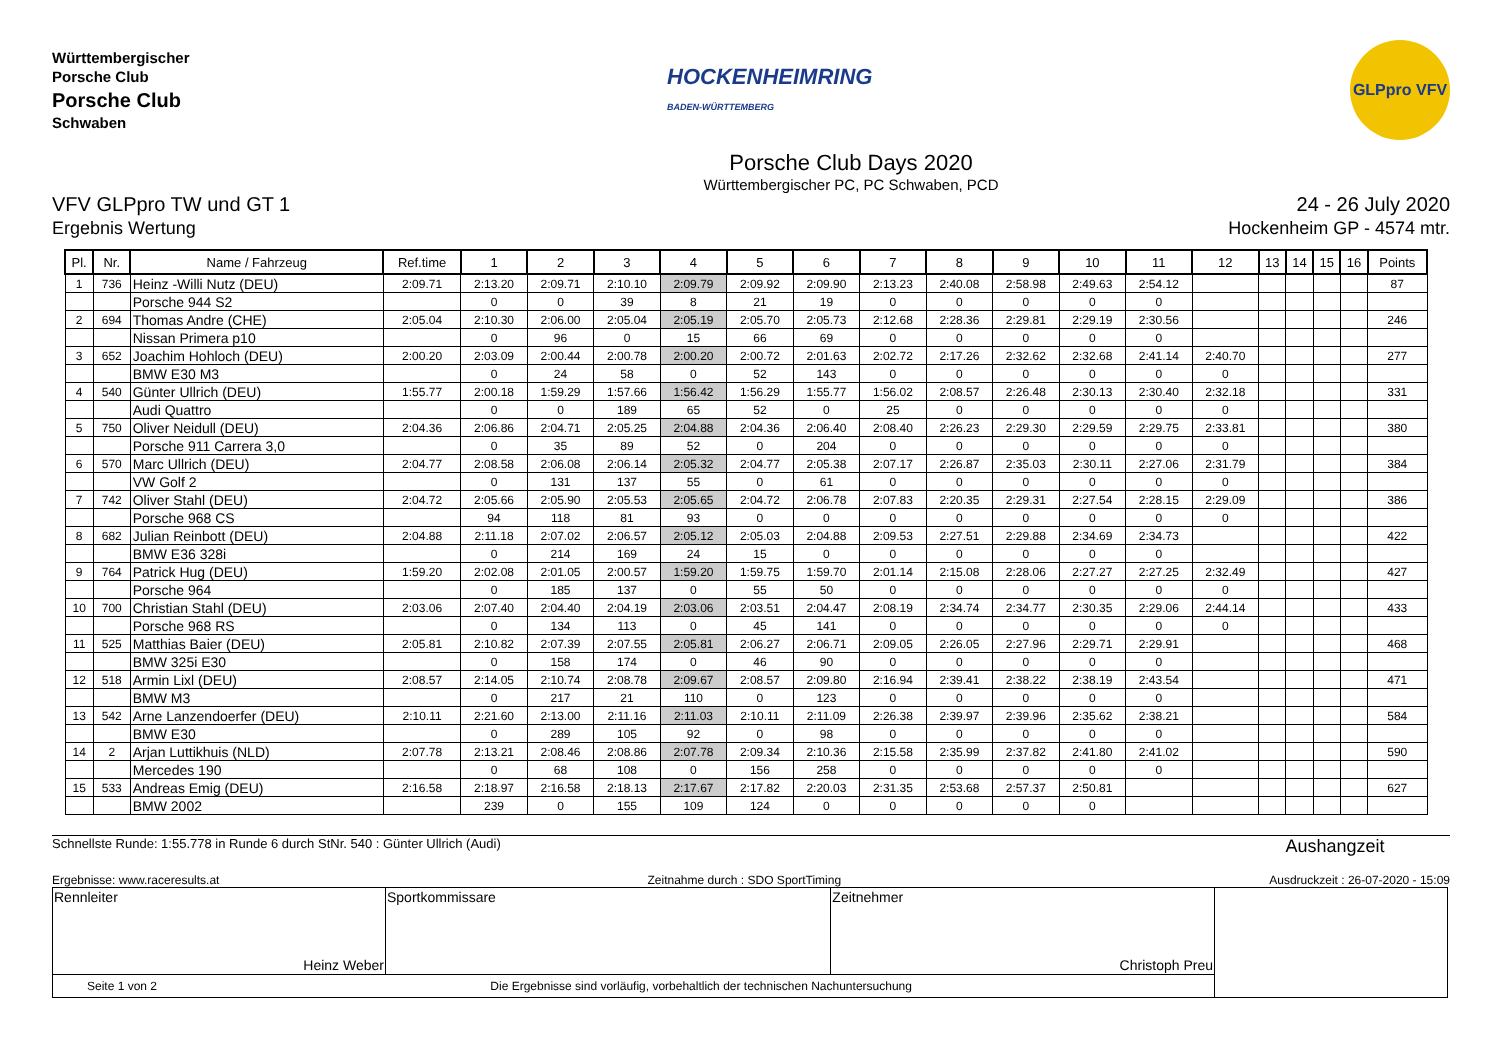Württembergischer
Porsche Club
Porsche Club
Schwaben
HOCKENHEIMRING
BADEN-WÜRTTEMBERG
GLPpro VFV
Porsche Club Days 2020
Württembergischer PC, PC Schwaben, PCD
VFV GLPpro TW und GT 1
Ergebnis Wertung
24 - 26 July 2020
Hockenheim GP - 4574 mtr.
| Pl. | Nr. | Name / Fahrzeug | Ref.time | 1 | 2 | 3 | 4 | 5 | 6 | 7 | 8 | 9 | 10 | 11 | 12 | 13 | 14 | 15 | 16 | Points |
| --- | --- | --- | --- | --- | --- | --- | --- | --- | --- | --- | --- | --- | --- | --- | --- | --- | --- | --- | --- | --- |
| 1 | 736 | Heinz -Willi Nutz (DEU) | 2:09.71 | 2:13.20 | 2:09.71 | 2:10.10 | 2:09.79 | 2:09.92 | 2:09.90 | 2:13.23 | 2:40.08 | 2:58.98 | 2:49.63 | 2:54.12 | | | | | | 87 |
| | | Porsche 944 S2 | | 0 | 0 | 39 | 8 | 21 | 19 | 0 | 0 | 0 | 0 | 0 | | | | | | |
| 2 | 694 | Thomas Andre (CHE) | 2:05.04 | 2:10.30 | 2:06.00 | 2:05.04 | 2:05.19 | 2:05.70 | 2:05.73 | 2:12.68 | 2:28.36 | 2:29.81 | 2:29.19 | 2:30.56 | | | | | | 246 |
| | | Nissan Primera p10 | | 0 | 96 | 0 | 15 | 66 | 69 | 0 | 0 | 0 | 0 | 0 | | | | | | |
| 3 | 652 | Joachim Hohloch (DEU) | 2:00.20 | 2:03.09 | 2:00.44 | 2:00.78 | 2:00.20 | 2:00.72 | 2:01.63 | 2:02.72 | 2:17.26 | 2:32.62 | 2:32.68 | 2:41.14 | 2:40.70 | | | | | 277 |
| | | BMW E30 M3 | | 0 | 24 | 58 | 0 | 52 | 143 | 0 | 0 | 0 | 0 | 0 | 0 | | | | | |
| 4 | 540 | Günter Ullrich (DEU) | 1:55.77 | 2:00.18 | 1:59.29 | 1:57.66 | 1:56.42 | 1:56.29 | 1:55.77 | 1:56.02 | 2:08.57 | 2:26.48 | 2:30.13 | 2:30.40 | 2:32.18 | | | | | 331 |
| | | Audi Quattro | | 0 | 0 | 189 | 65 | 52 | 0 | 25 | 0 | 0 | 0 | 0 | 0 | | | | | |
| 5 | 750 | Oliver Neidull (DEU) | 2:04.36 | 2:06.86 | 2:04.71 | 2:05.25 | 2:04.88 | 2:04.36 | 2:06.40 | 2:08.40 | 2:26.23 | 2:29.30 | 2:29.59 | 2:29.75 | 2:33.81 | | | | | 380 |
| | | Porsche 911 Carrera 3,0 | | 0 | 35 | 89 | 52 | 0 | 204 | 0 | 0 | 0 | 0 | 0 | 0 | | | | | |
| 6 | 570 | Marc Ullrich (DEU) | 2:04.77 | 2:08.58 | 2:06.08 | 2:06.14 | 2:05.32 | 2:04.77 | 2:05.38 | 2:07.17 | 2:26.87 | 2:35.03 | 2:30.11 | 2:27.06 | 2:31.79 | | | | | 384 |
| | | VW Golf 2 | | 0 | 131 | 137 | 55 | 0 | 61 | 0 | 0 | 0 | 0 | 0 | 0 | | | | | |
| 7 | 742 | Oliver Stahl (DEU) | 2:04.72 | 2:05.66 | 2:05.90 | 2:05.53 | 2:05.65 | 2:04.72 | 2:06.78 | 2:07.83 | 2:20.35 | 2:29.31 | 2:27.54 | 2:28.15 | 2:29.09 | | | | | 386 |
| | | Porsche 968 CS | | 94 | 118 | 81 | 93 | 0 | 0 | 0 | 0 | 0 | 0 | 0 | 0 | | | | | |
| 8 | 682 | Julian Reinbott (DEU) | 2:04.88 | 2:11.18 | 2:07.02 | 2:06.57 | 2:05.12 | 2:05.03 | 2:04.88 | 2:09.53 | 2:27.51 | 2:29.88 | 2:34.69 | 2:34.73 | | | | | | 422 |
| | | BMW E36 328i | | 0 | 214 | 169 | 24 | 15 | 0 | 0 | 0 | 0 | 0 | 0 | | | | | | |
| 9 | 764 | Patrick Hug (DEU) | 1:59.20 | 2:02.08 | 2:01.05 | 2:00.57 | 1:59.20 | 1:59.75 | 1:59.70 | 2:01.14 | 2:15.08 | 2:28.06 | 2:27.27 | 2:27.25 | 2:32.49 | | | | | 427 |
| | | Porsche 964 | | 0 | 185 | 137 | 0 | 55 | 50 | 0 | 0 | 0 | 0 | 0 | 0 | | | | | |
| 10 | 700 | Christian Stahl (DEU) | 2:03.06 | 2:07.40 | 2:04.40 | 2:04.19 | 2:03.06 | 2:03.51 | 2:04.47 | 2:08.19 | 2:34.74 | 2:34.77 | 2:30.35 | 2:29.06 | 2:44.14 | | | | | 433 |
| | | Porsche 968 RS | | 0 | 134 | 113 | 0 | 45 | 141 | 0 | 0 | 0 | 0 | 0 | 0 | | | | | |
| 11 | 525 | Matthias Baier (DEU) | 2:05.81 | 2:10.82 | 2:07.39 | 2:07.55 | 2:05.81 | 2:06.27 | 2:06.71 | 2:09.05 | 2:26.05 | 2:27.96 | 2:29.71 | 2:29.91 | | | | | | 468 |
| | | BMW 325i E30 | | 0 | 158 | 174 | 0 | 46 | 90 | 0 | 0 | 0 | 0 | 0 | | | | | | |
| 12 | 518 | Armin Lixl (DEU) | 2:08.57 | 2:14.05 | 2:10.74 | 2:08.78 | 2:09.67 | 2:08.57 | 2:09.80 | 2:16.94 | 2:39.41 | 2:38.22 | 2:38.19 | 2:43.54 | | | | | | 471 |
| | | BMW M3 | | 0 | 217 | 21 | 110 | 0 | 123 | 0 | 0 | 0 | 0 | 0 | | | | | | |
| 13 | 542 | Arne Lanzendoerfer (DEU) | 2:10.11 | 2:21.60 | 2:13.00 | 2:11.16 | 2:11.03 | 2:10.11 | 2:11.09 | 2:26.38 | 2:39.97 | 2:39.96 | 2:35.62 | 2:38.21 | | | | | | 584 |
| | | BMW E30 | | 0 | 289 | 105 | 92 | 0 | 98 | 0 | 0 | 0 | 0 | 0 | | | | | | |
| 14 | 2 | Arjan Luttikhuis (NLD) | 2:07.78 | 2:13.21 | 2:08.46 | 2:08.86 | 2:07.78 | 2:09.34 | 2:10.36 | 2:15.58 | 2:35.99 | 2:37.82 | 2:41.80 | 2:41.02 | | | | | | 590 |
| | | Mercedes 190 | | 0 | 68 | 108 | 0 | 156 | 258 | 0 | 0 | 0 | 0 | 0 | | | | | | |
| 15 | 533 | Andreas Emig (DEU) | 2:16.58 | 2:18.97 | 2:16.58 | 2:18.13 | 2:17.67 | 2:17.82 | 2:20.03 | 2:31.35 | 2:53.68 | 2:57.37 | 2:50.81 | | | | | | | 627 |
| | | BMW 2002 | | 239 | 0 | 155 | 109 | 124 | 0 | 0 | 0 | 0 | 0 | | | | | | | |
Schnellste Runde: 1:55.778 in Runde 6 durch StNr. 540 : Günter Ullrich (Audi) Aushangzeit
Ergebnisse: www.raceresults.at Zeitnahme durch : SDO SportTiming Ausdruckzeit : 26-07-2020 - 15:09
| Rennleiter Heinz Weber | Sportkommissare | Zeitnehmer Christoph Preu | |
| Seite 1 von 2 Die Ergebnisse sind vorläufig, vorbehaltlich der technischen Nachuntersuchung | | | |